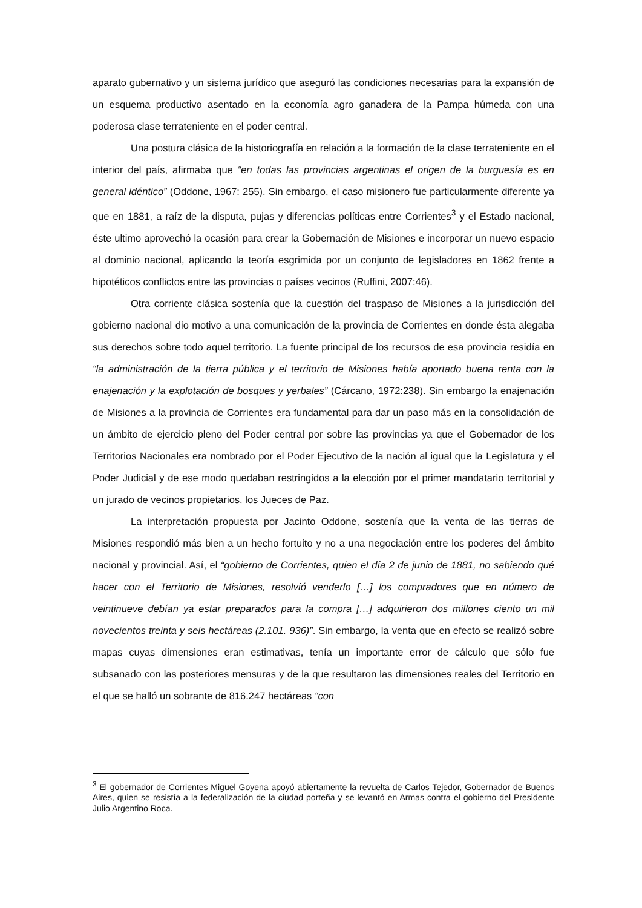aparato gubernativo y un sistema jurídico que aseguró las condiciones necesarias para la expansión de un esquema productivo asentado en la economía agro ganadera de la Pampa húmeda con una poderosa clase terrateniente en el poder central.
Una postura clásica de la historiografía en relación a la formación de la clase terrateniente en el interior del país, afirmaba que “en todas las provincias argentinas el origen de la burguesía es en general idéntico” (Oddone, 1967: 255). Sin embargo, el caso misionero fue particularmente diferente ya que en 1881, a raíz de la disputa, pujas y diferencias políticas entre Corrientes<sup>3</sup> y el Estado nacional, éste ultimo aprovechó la ocasión para crear la Gobernación de Misiones e incorporar un nuevo espacio al dominio nacional, aplicando la teoría esgrimida por un conjunto de legisladores en 1862 frente a hipotéticos conflictos entre las provincias o países vecinos (Ruffini, 2007:46).
Otra corriente clásica sostenía que la cuestión del traspaso de Misiones a la jurisdicción del gobierno nacional dio motivo a una comunicación de la provincia de Corrientes en donde ésta alegaba sus derechos sobre todo aquel territorio. La fuente principal de los recursos de esa provincia residía en “la administración de la tierra pública y el territorio de Misiones había aportado buena renta con la enajenación y la explotación de bosques y yerbales” (Cárcano, 1972:238). Sin embargo la enajenación de Misiones a la provincia de Corrientes era fundamental para dar un paso más en la consolidación de un ámbito de ejercicio pleno del Poder central por sobre las provincias ya que el Gobernador de los Territorios Nacionales era nombrado por el Poder Ejecutivo de la nación al igual que la Legislatura y el Poder Judicial y de ese modo quedaban restringidos a la elección por el primer mandatario territorial y un jurado de vecinos propietarios, los Jueces de Paz.
La interpretación propuesta por Jacinto Oddone, sostenía que la venta de las tierras de Misiones respondió más bien a un hecho fortuito y no a una negociación entre los poderes del ámbito nacional y provincial. Así, el “gobierno de Corrientes, quien el día 2 de junio de 1881, no sabiendo qué hacer con el Territorio de Misiones, resolvió venderlo […] los compradores que en número de veintinueve debían ya estar preparados para la compra […] adquirieron dos millones ciento un mil novecientos treinta y seis hectáreas (2.101. 936)”. Sin embargo, la venta que en efecto se realizó sobre mapas cuyas dimensiones eran estimativas, tenía un importante error de cálculo que sólo fue subsanado con las posteriores mensuras y de la que resultaron las dimensiones reales del Territorio en el que se halló un sobrante de 816.247 hectáreas “con
<sup>3</sup> El gobernador de Corrientes Miguel Goyena apoyó abiertamente la revuelta de Carlos Tejedor, Gobernador de Buenos Aires, quien se resistía a la federalización de la ciudad porteña y se levantó en Armas contra el gobierno del Presidente Julio Argentino Roca.